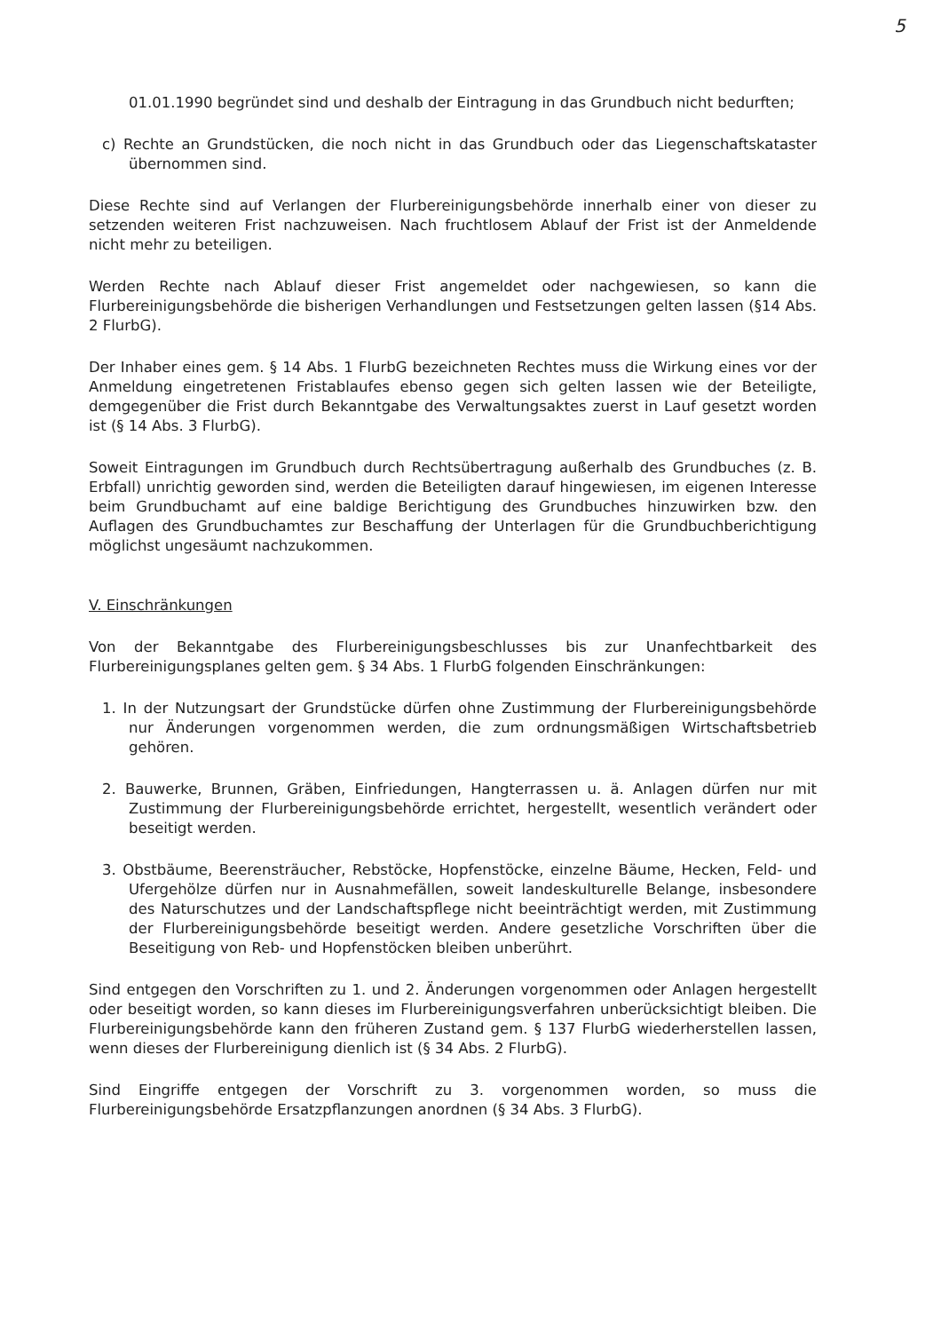5
01.01.1990 begründet sind und deshalb der Eintragung in das Grundbuch nicht bedurften;
c) Rechte an Grundstücken, die noch nicht in das Grundbuch oder das Liegenschaftskataster übernommen sind.
Diese Rechte sind auf Verlangen der Flurbereinigungsbehörde innerhalb einer von dieser zu setzenden weiteren Frist nachzuweisen. Nach fruchtlosem Ablauf der Frist ist der Anmeldende nicht mehr zu beteiligen.
Werden Rechte nach Ablauf dieser Frist angemeldet oder nachgewiesen, so kann die Flurbereinigungsbehörde die bisherigen Verhandlungen und Festsetzungen gelten lassen (§14 Abs. 2 FlurbG).
Der Inhaber eines gem. § 14 Abs. 1 FlurbG bezeichneten Rechtes muss die Wirkung eines vor der Anmeldung eingetretenen Fristablaufes ebenso gegen sich gelten lassen wie der Beteiligte, demgegenüber die Frist durch Bekanntgabe des Verwaltungsaktes zuerst in Lauf gesetzt worden ist (§ 14 Abs. 3 FlurbG).
Soweit Eintragungen im Grundbuch durch Rechtsübertragung außerhalb des Grundbuches (z. B. Erbfall) unrichtig geworden sind, werden die Beteiligten darauf hingewiesen, im eigenen Interesse beim Grundbuchamt auf eine baldige Berichtigung des Grundbuches hinzuwirken bzw. den Auflagen des Grundbuchamtes zur Beschaffung der Unterlagen für die Grundbuchberichtigung möglichst ungesäumt nachzukommen.
V. Einschränkungen
Von der Bekanntgabe des Flurbereinigungsbeschlusses bis zur Unanfechtbarkeit des Flurbereinigungsplanes gelten gem. § 34 Abs. 1 FlurbG folgenden Einschränkungen:
1. In der Nutzungsart der Grundstücke dürfen ohne Zustimmung der Flurbereinigungsbehörde nur Änderungen vorgenommen werden, die zum ordnungsmäßigen Wirtschaftsbetrieb gehören.
2. Bauwerke, Brunnen, Gräben, Einfriedungen, Hangterrassen u. ä. Anlagen dürfen nur mit Zustimmung der Flurbereinigungsbehörde errichtet, hergestellt, wesentlich verändert oder beseitigt werden.
3. Obstbäume, Beerensträucher, Rebstöcke, Hopfenstöcke, einzelne Bäume, Hecken, Feld- und Ufergehölze dürfen nur in Ausnahmefällen, soweit landeskulturelle Belange, insbesondere des Naturschutzes und der Landschaftspflege nicht beeinträchtigt werden, mit Zustimmung der Flurbereinigungsbehörde beseitigt werden. Andere gesetzliche Vorschriften über die Beseitigung von Reb- und Hopfenstöcken bleiben unberührt.
Sind entgegen den Vorschriften zu 1. und 2. Änderungen vorgenommen oder Anlagen hergestellt oder beseitigt worden, so kann dieses im Flurbereinigungsverfahren unberücksichtigt bleiben. Die Flurbereinigungsbehörde kann den früheren Zustand gem. § 137 FlurbG wiederherstellen lassen, wenn dieses der Flurbereinigung dienlich ist (§ 34 Abs. 2 FlurbG).
Sind Eingriffe entgegen der Vorschrift zu 3. vorgenommen worden, so muss die Flurbereinigungsbehörde Ersatzpflanzungen anordnen (§ 34 Abs. 3 FlurbG).